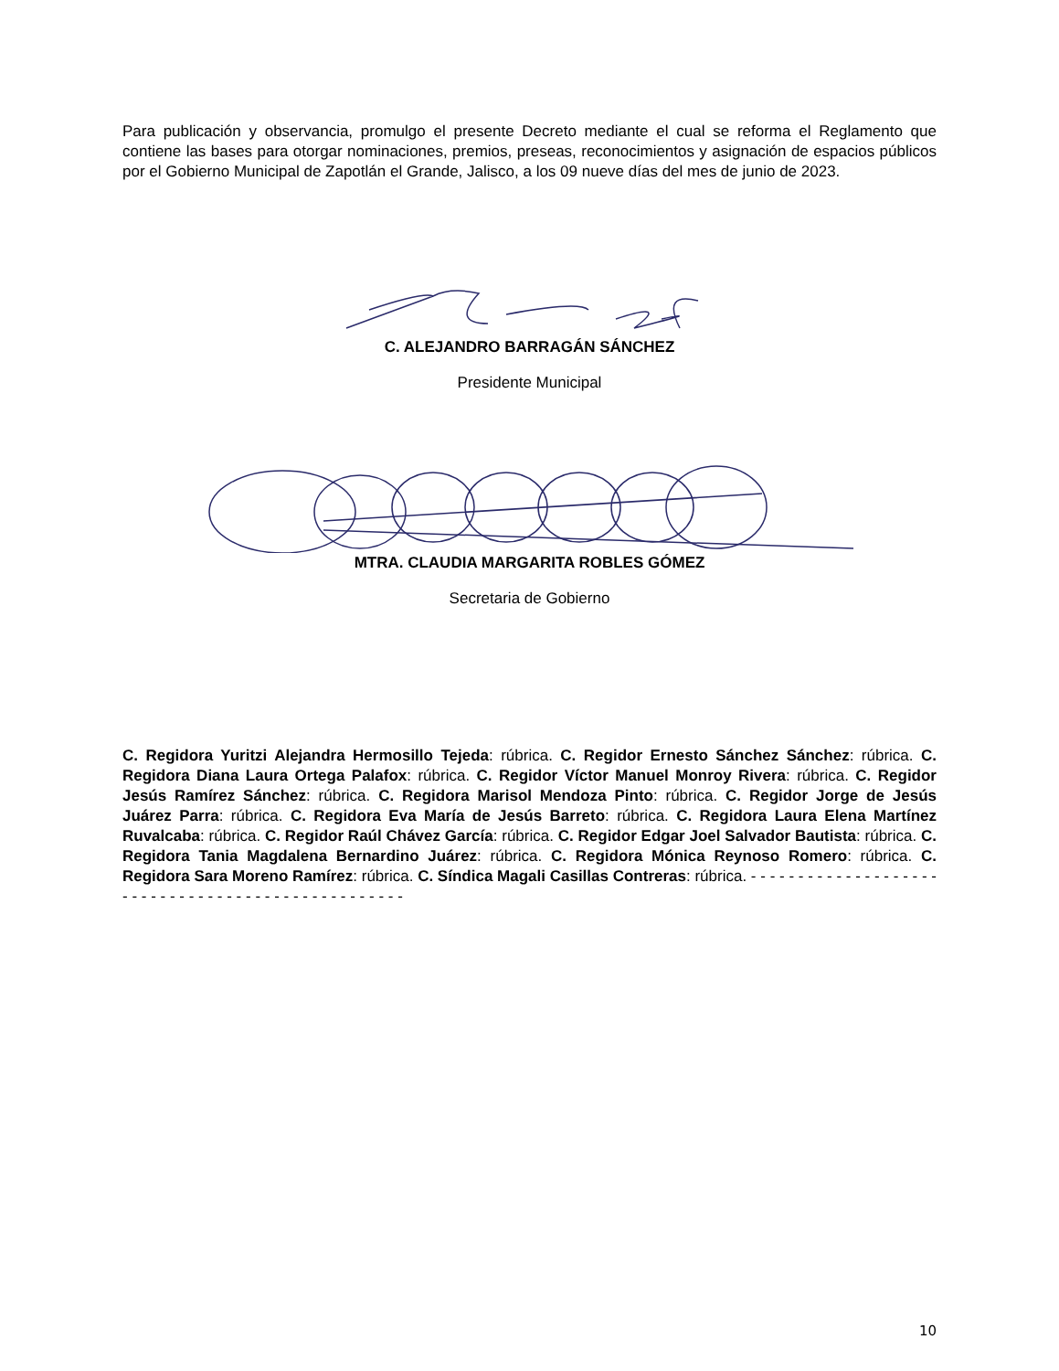Para publicación y observancia, promulgo el presente Decreto mediante el cual se reforma el Reglamento que contiene las bases para otorgar nominaciones, premios, preseas, reconocimientos y asignación de espacios públicos por el Gobierno Municipal de Zapotlán el Grande, Jalisco, a los 09 nueve días del mes de junio de 2023.
C. ALEJANDRO BARRAGÁN SÁNCHEZ
Presidente Municipal
MTRA. CLAUDIA MARGARITA ROBLES GÓMEZ
Secretaria de Gobierno
C. Regidora Yuritzi Alejandra Hermosillo Tejeda: rúbrica. C. Regidor Ernesto Sánchez Sánchez: rúbrica. C. Regidora Diana Laura Ortega Palafox: rúbrica. C. Regidor Víctor Manuel Monroy Rivera: rúbrica. C. Regidor Jesús Ramírez Sánchez: rúbrica. C. Regidora Marisol Mendoza Pinto: rúbrica. C. Regidor Jorge de Jesús Juárez Parra: rúbrica. C. Regidora Eva María de Jesús Barreto: rúbrica. C. Regidora Laura Elena Martínez Ruvalcaba: rúbrica. C. Regidor Raúl Chávez García: rúbrica. C. Regidor Edgar Joel Salvador Bautista: rúbrica. C. Regidora Tania Magdalena Bernardino Juárez: rúbrica. C. Regidora Mónica Reynoso Romero: rúbrica. C. Regidora Sara Moreno Ramírez: rúbrica. C. Síndica Magali Casillas Contreras: rúbrica. - - - - - - - - - - - - - - - - - - - - - - - - - - - - - - - - - - - - - - - - - - - - - - - - - -
10